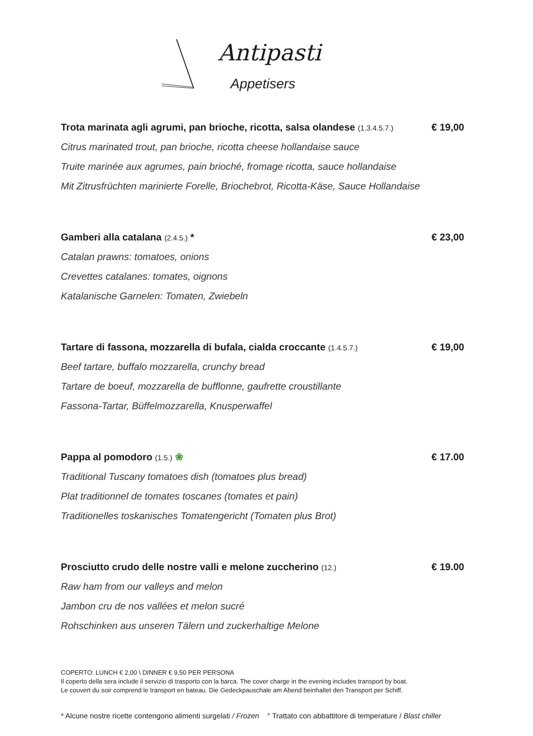Antipasti
Appetisers
Trota marinata agli agrumi, pan brioche, ricotta, salsa olandese (1.3.4.5.7.) € 19,00
Citrus marinated trout, pan brioche, ricotta cheese hollandaise sauce
Truite marinée aux agrumes, pain brioché, fromage ricotta, sauce hollandaise
Mit Zitrusfrüchten marinierte Forelle, Briochebrot, Ricotta-Käse, Sauce Hollandaise
Gamberi alla catalana (2.4.5.) * € 23,00
Catalan prawns: tomatoes, onions
Crevettes catalanes: tomates, oignons
Katalanische Garnelen: Tomaten, Zwiebeln
Tartare di fassona, mozzarella di bufala, cialda croccante (1.4.5.7.) € 19,00
Beef tartare, buffalo mozzarella, crunchy bread
Tartare de boeuf, mozzarella de bufflonne, gaufrette croustillante
Fassona-Tartar, Büffelmozzarella, Knusperwaffel
Pappa al pomodoro (1.5.) ❀ € 17.00
Traditional Tuscany tomatoes dish (tomatoes plus bread)
Plat traditionnel de tomates toscanes (tomates et pain)
Traditionelles toskanisches Tomatengericht (Tomaten plus Brot)
Prosciutto crudo delle nostre valli e melone zuccherino (12.) € 19.00
Raw ham from our valleys and melon
Jambon cru de nos vallées et melon sucré
Rohschinken aus unseren Tälern und zuckerhaltige Melone
COPERTO: LUNCH € 2,00 \ DINNER € 9,50 PER PERSONA
Il coperto della sera include il servizio di trasporto con la barca. The cover charge in the evening includes transport by boat.
Le couvert du soir comprend le transport en bateau. Die Gedeckpauschale am Abend beinhaltet den Transport per Schiff.
* Alcune nostre ricette contengono alimenti surgelati / Frozen ° Trattato con abbattitore di temperature / Blast chiller